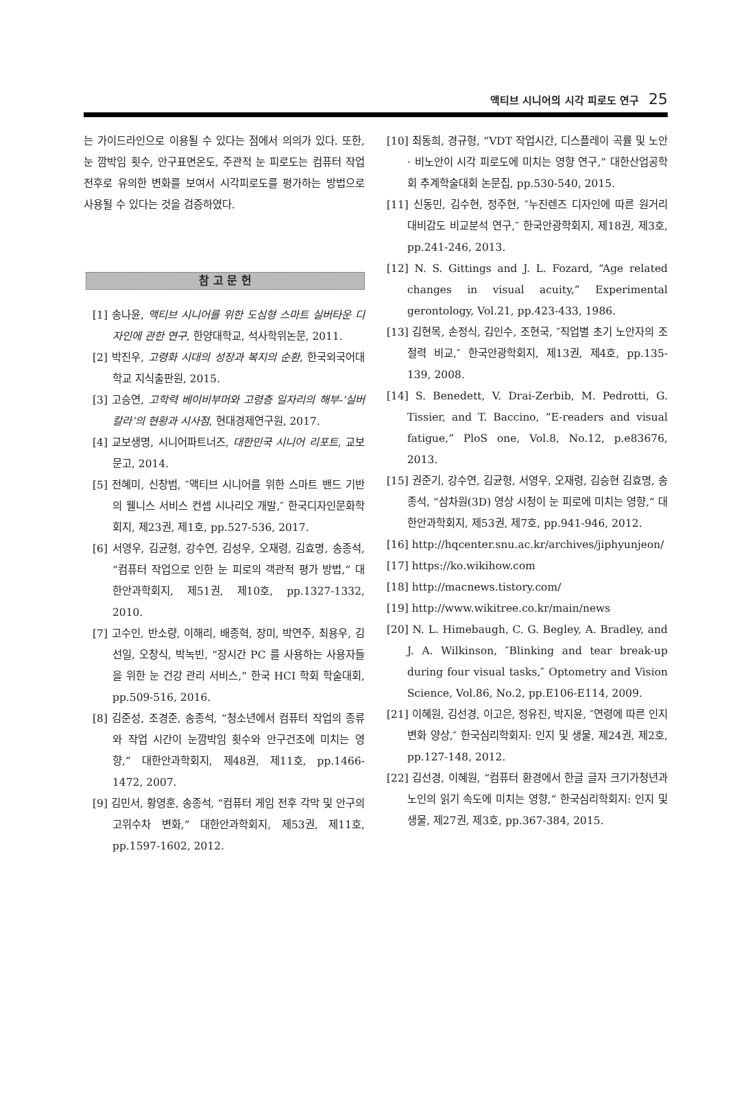액티브 시니어의 시각 피로도 연구 25
는 가이드라인으로 이용될 수 있다는 점에서 의의가 있다. 또한, 눈 깜박임 횟수, 안구표면온도, 주관적 눈 피로도는 컴퓨터 작업 전후로 유의한 변화를 보여서 시각피로도를 평가하는 방법으로 사용될 수 있다는 것을 검증하였다.
참 고 문 헌
[1] 송나윤, 액티브 시니어를 위한 도심형 스마트 실버타운 디자인에 관한 연구, 한양대학교, 석사학위논문, 2011.
[2] 박진우, 고령화 시대의 성장과 복지의 순환, 한국외국어대학교 지식출판원, 2015.
[3] 고승연, 고학력 베이비부머와 고령층 일자리의 해부-‘실버칼라’의 현황과 시사점, 현대경제연구원, 2017.
[4] 교보생명, 시니어파트너즈, 대한민국 시니어 리포트, 교보문고, 2014.
[5] 전혜미, 신창범, ″액티브 시니어를 위한 스마트 밴드 기반의 웰니스 서비스 컨셉 시나리오 개발,″ 한국디자인문화학회지, 제23권, 제1호, pp.527-536, 2017.
[6] 서영우, 김균형, 강수연, 김성우, 오재령, 김효명, 송종석, “컴퓨터 작업으로 인한 눈 피로의 객관적 평가 방법,” 대한안과학회지, 제51권, 제10호, pp.1327-1332, 2010.
[7] 고수인, 반소량, 이해리, 배종혁, 장미, 박연주, 최용우, 김선일, 오창식, 박녹빈, “장시간 PC 를 사용하는 사용자들을 위한 눈 건강 관리 서비스,” 한국 HCI 학회 학술대회, pp.509-516, 2016.
[8] 김준성, 조경준, 송종석, “청소년에서 컴퓨터 작업의 종류와 작업 시간이 눈깜박임 횟수와 안구건조에 미치는 영향,” 대한안과학회지, 제48권, 제11호, pp.1466-1472, 2007.
[9] 김민서, 황영훈, 송종석, “컴퓨터 게임 전후 각막 및 안구의 고위수차 변화,” 대한안과학회지, 제53권, 제11호, pp.1597-1602, 2012.
[10] 최동희, 경규형, “VDT 작업시간, 디스플레이 곡률 및 노안· 비노안이 시각 피로도에 미치는 영향 연구,” 대한산업공학회 추계학술대회 논문집, pp.530-540, 2015.
[11] 신동민, 김수현, 정주현, ″누진렌즈 디자인에 따른 원거리 대비감도 비교분석 연구,″ 한국안광학회지, 제18권, 제3호, pp.241-246, 2013.
[12] N. S. Gittings and J. L. Fozard, “Age related changes in visual acuity,” Experimental gerontology, Vol.21, pp.423-433, 1986.
[13] 김현목, 손정식, 김인수, 조현국, ″직업별 초기 노안자의 조절력 비교,″ 한국안광학회지, 제13권, 제4호, pp.135-139, 2008.
[14] S. Benedett, V. Drai-Zerbib, M. Pedrotti, G. Tissier, and T. Baccino, “E-readers and visual fatigue,” PloS one, Vol.8, No.12, p.e83676, 2013.
[15] 권준기, 강수연, 김균형, 서영우, 오재령, 김승현 김효명, 송종석, “삼차원(3D) 영상 시청이 눈 피로에 미치는 영향,” 대한안과학회지, 제53권, 제7호, pp.941-946, 2012.
[16] http://hqcenter.snu.ac.kr/archives/jiphyunjeon/
[17] https://ko.wikihow.com
[18] http://macnews.tistory.com/
[19] http://www.wikitree.co.kr/main/news
[20] N. L. Himebaugh, C. G. Begley, A. Bradley, and J. A. Wilkinson, ″Blinking and tear break-up during four visual tasks,″ Optometry and Vision Science, Vol.86, No.2, pp.E106-E114, 2009.
[21] 이혜원, 김선경, 이고은, 정유진, 박지윤, ″연령에 따른 인지 변화 양상,″ 한국심리학회지: 인지 및 생물, 제24권, 제2호, pp.127-148, 2012.
[22] 김선경, 이혜원, “컴퓨터 환경에서 한글 글자 크기가청년과 노인의 읽기 속도에 미치는 영향,” 한국심리학회지: 인지 및 생물, 제27권, 제3호, pp.367-384, 2015.